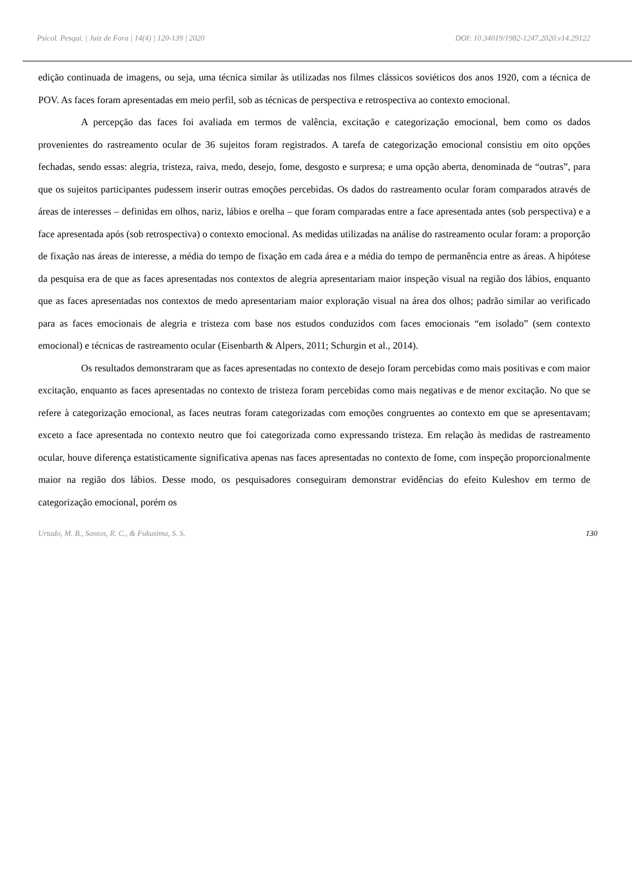Psicol. Pesqui. | Juiz de Fora | 14(4) | 120-139 | 2020 DOI: 10.34019/1982-1247.2020.v14.29122
edição continuada de imagens, ou seja, uma técnica similar às utilizadas nos filmes clássicos soviéticos dos anos 1920, com a técnica de POV. As faces foram apresentadas em meio perfil, sob as técnicas de perspectiva e retrospectiva ao contexto emocional.
A percepção das faces foi avaliada em termos de valência, excitação e categorização emocional, bem como os dados provenientes do rastreamento ocular de 36 sujeitos foram registrados. A tarefa de categorização emocional consistiu em oito opções fechadas, sendo essas: alegria, tristeza, raiva, medo, desejo, fome, desgosto e surpresa; e uma opção aberta, denominada de “outras”, para que os sujeitos participantes pudessem inserir outras emoções percebidas. Os dados do rastreamento ocular foram comparados através de áreas de interesses – definidas em olhos, nariz, lábios e orelha – que foram comparadas entre a face apresentada antes (sob perspectiva) e a face apresentada após (sob retrospectiva) o contexto emocional. As medidas utilizadas na análise do rastreamento ocular foram: a proporção de fixação nas áreas de interesse, a média do tempo de fixação em cada área e a média do tempo de permanência entre as áreas. A hipótese da pesquisa era de que as faces apresentadas nos contextos de alegria apresentariam maior inspeção visual na região dos lábios, enquanto que as faces apresentadas nos contextos de medo apresentariam maior exploração visual na área dos olhos; padrão similar ao verificado para as faces emocionais de alegria e tristeza com base nos estudos conduzidos com faces emocionais “em isolado” (sem contexto emocional) e técnicas de rastreamento ocular (Eisenbarth & Alpers, 2011; Schurgin et al., 2014).
Os resultados demonstraram que as faces apresentadas no contexto de desejo foram percebidas como mais positivas e com maior excitação, enquanto as faces apresentadas no contexto de tristeza foram percebidas como mais negativas e de menor excitação. No que se refere à categorização emocional, as faces neutras foram categorizadas com emoções congruentes ao contexto em que se apresentavam; exceto a face apresentada no contexto neutro que foi categorizada como expressando tristeza. Em relação às medidas de rastreamento ocular, houve diferença estatisticamente significativa apenas nas faces apresentadas no contexto de fome, com inspeção proporcionalmente maior na região dos lábios. Desse modo, os pesquisadores conseguiram demonstrar evidências do efeito Kuleshov em termo de categorização emocional, porém os
Urtado, M. B., Santos, R. C., & Fukusima, S. S. 130